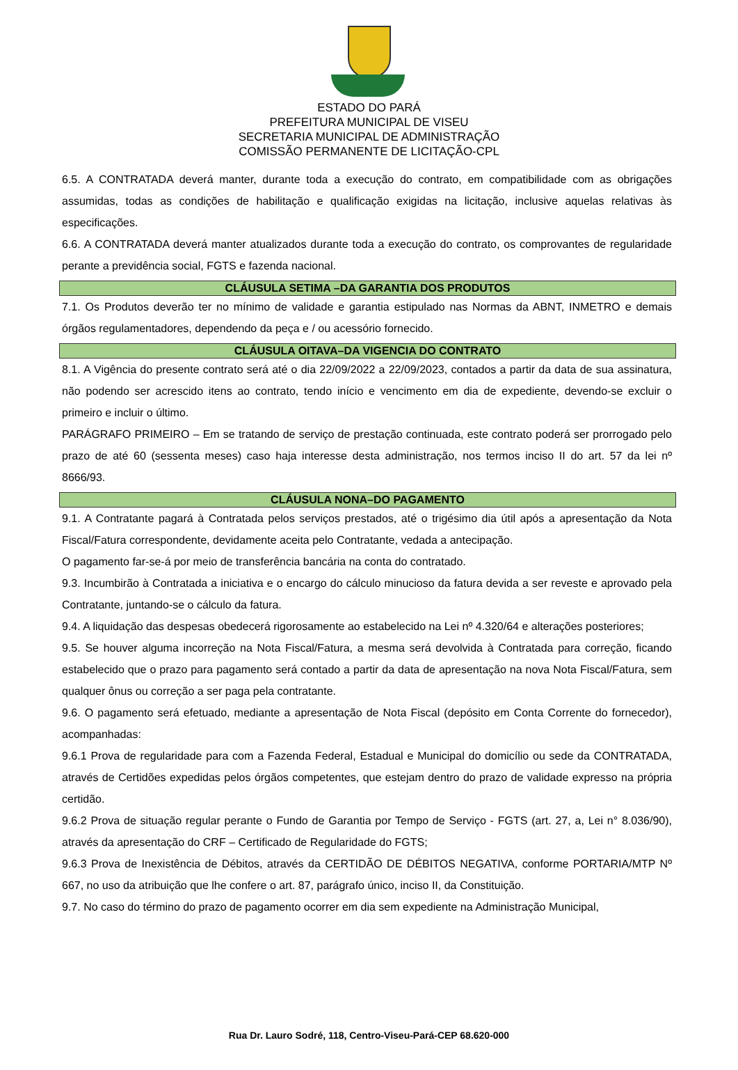ESTADO DO PARÁ
PREFEITURA MUNICIPAL DE VISEU
SECRETARIA MUNICIPAL DE ADMINISTRAÇÃO
COMISSÃO PERMANENTE DE LICITAÇÃO-CPL
6.5. A CONTRATADA deverá manter, durante toda a execução do contrato, em compatibilidade com as obrigações assumidas, todas as condições de habilitação e qualificação exigidas na licitação, inclusive aquelas relativas às especificações.
6.6. A CONTRATADA deverá manter atualizados durante toda a execução do contrato, os comprovantes de regularidade perante a previdência social, FGTS e fazenda nacional.
CLÁUSULA SETIMA –DA GARANTIA DOS PRODUTOS
7.1. Os Produtos deverão ter no mínimo de validade e garantia estipulado nas Normas da ABNT, INMETRO e demais órgãos regulamentadores, dependendo da peça e / ou acessório fornecido.
CLÁUSULA OITAVA–DA VIGENCIA DO CONTRATO
8.1. A Vigência do presente contrato será até o dia 22/09/2022 a 22/09/2023, contados a partir da data de sua assinatura, não podendo ser acrescido itens ao contrato, tendo início e vencimento em dia de expediente, devendo-se excluir o primeiro e incluir o último.
PARÁGRAFO PRIMEIRO – Em se tratando de serviço de prestação continuada, este contrato poderá ser prorrogado pelo prazo de até 60 (sessenta meses) caso haja interesse desta administração, nos termos inciso II do art. 57 da lei nº 8666/93.
CLÁUSULA NONA–DO PAGAMENTO
9.1. A Contratante pagará à Contratada pelos serviços prestados, até o trigésimo dia útil após a apresentação da Nota Fiscal/Fatura correspondente, devidamente aceita pelo Contratante, vedada a antecipação.
O pagamento far-se-á por meio de transferência bancária na conta do contratado.
9.3. Incumbirão à Contratada a iniciativa e o encargo do cálculo minucioso da fatura devida a ser reveste e aprovado pela Contratante, juntando-se o cálculo da fatura.
9.4. A liquidação das despesas obedecerá rigorosamente ao estabelecido na Lei nº 4.320/64 e alterações posteriores;
9.5. Se houver alguma incorreção na Nota Fiscal/Fatura, a mesma será devolvida à Contratada para correção, ficando estabelecido que o prazo para pagamento será contado a partir da data de apresentação na nova Nota Fiscal/Fatura, sem qualquer ônus ou correção a ser paga pela contratante.
9.6. O pagamento será efetuado, mediante a apresentação de Nota Fiscal (depósito em Conta Corrente do fornecedor), acompanhadas:
9.6.1 Prova de regularidade para com a Fazenda Federal, Estadual e Municipal do domicílio ou sede da CONTRATADA, através de Certidões expedidas pelos órgãos competentes, que estejam dentro do prazo de validade expresso na própria certidão.
9.6.2 Prova de situação regular perante o Fundo de Garantia por Tempo de Serviço - FGTS (art. 27, a, Lei n° 8.036/90), através da apresentação do CRF – Certificado de Regularidade do FGTS;
9.6.3 Prova de Inexistência de Débitos, através da CERTIDÃO DE DÉBITOS NEGATIVA, conforme PORTARIA/MTP Nº 667, no uso da atribuição que lhe confere o art. 87, parágrafo único, inciso II, da Constituição.
9.7. No caso do término do prazo de pagamento ocorrer em dia sem expediente na Administração Municipal,
Rua Dr. Lauro Sodré, 118, Centro-Viseu-Pará-CEP 68.620-000